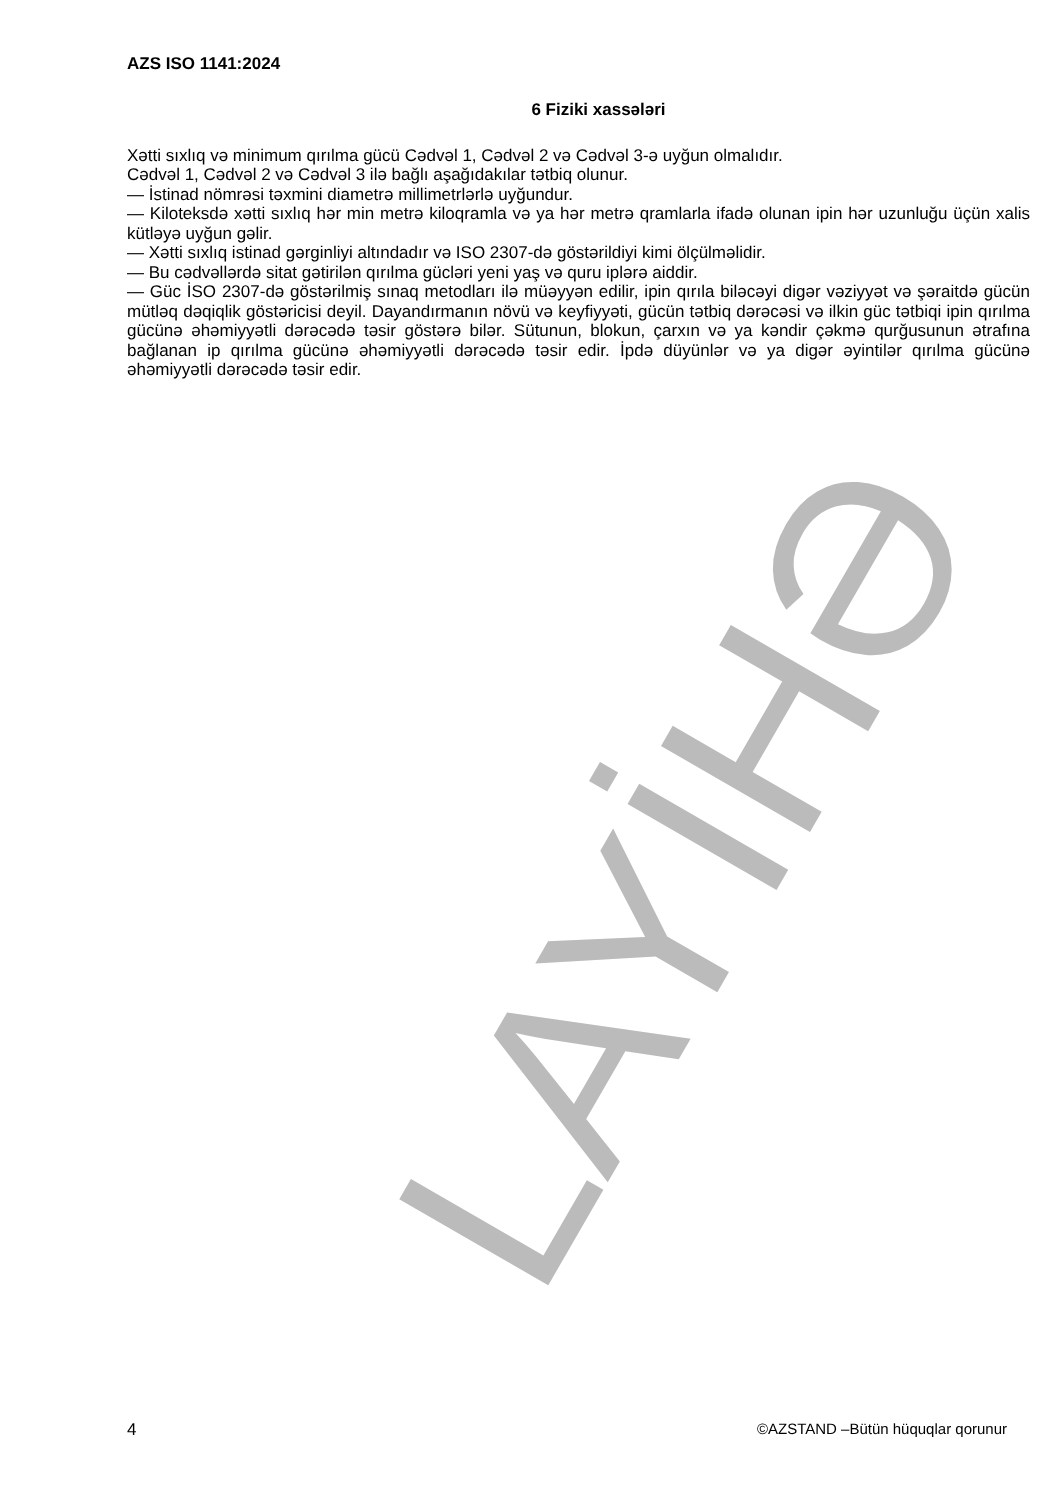LAYİHƏ
AZS ISO 1141:2024
6 Fiziki xassələri
Xətti sıxlıq və minimum qırılma gücü Cədvəl 1, Cədvəl 2 və Cədvəl 3-ə uyğun olmalıdır.
Cədvəl 1, Cədvəl 2 və Cədvəl 3 ilə bağlı aşağıdakılar tətbiq olunur.
— İstinad nömrəsi təxmini diametrə millimetrlərlə uyğundur.
— Kiloteksdə xətti sıxlıq hər min metrə kiloqramla və ya hər metrə qramlarla ifadə olunan ipin hər uzunluğu üçün xalis kütləyə uyğun gəlir.
— Xətti sıxlıq istinad gərginliyi altındadır və ISO 2307-də göstərildiyi kimi ölçülməlidir.
— Bu cədvəllərdə sitat gətirilən qırılma gücləri yeni yaş və quru iplərə aiddir.
— Güc İSO 2307-də göstərilmiş sınaq metodları ilə müəyyən edilir, ipin qırıla biləcəyi digər vəziyyət və şəraitdə gücün mütləq dəqiqlik göstəricisi deyil. Dayandırmanın növü və keyfiyyəti, gücün tətbiq dərəcəsi və ilkin güc tətbiqi ipin qırılma gücünə əhəmiyyətli dərəcədə təsir göstərə bilər. Sütunun, blokun, çarxın və ya kəndir çəkmə qurğusunun ətrafına bağlanan ip qırılma gücünə əhəmiyyətli dərəcədə təsir edir. İpdə düyünlər və ya digər əyintilər qırılma gücünə əhəmiyyətli dərəcədə təsir edir.
4 ©AZSTAND –Bütün hüquqlar qorunur